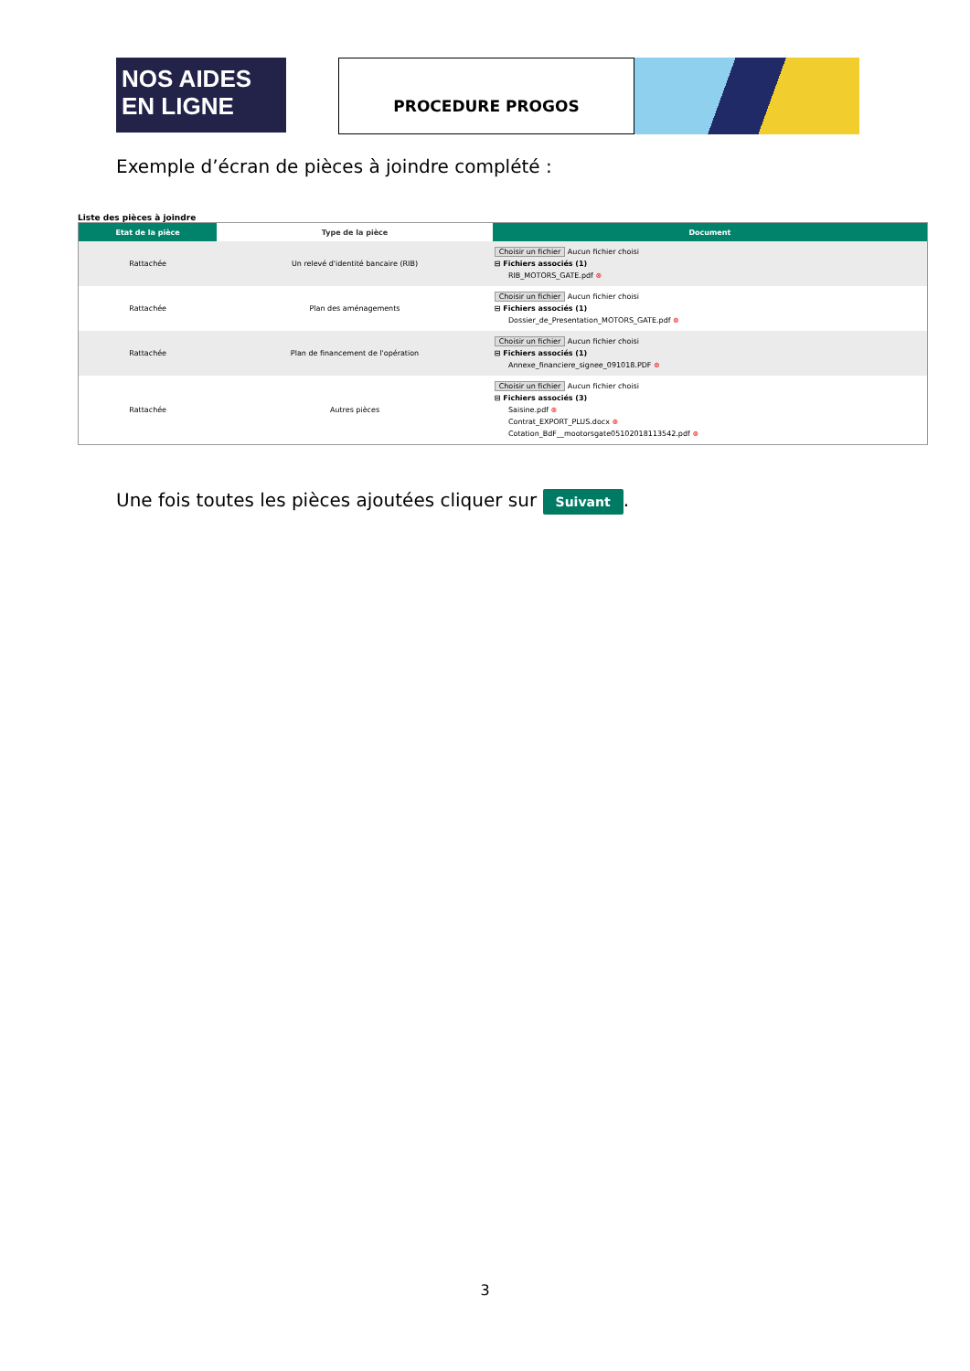NOS AIDES
EN LIGNE
PROCEDURE PROGOS
Exemple d’écran de pièces à joindre complété :
Liste des pièces à joindre
| Etat de la pièce | Type de la pièce | Document |
| --- | --- | --- |
| Rattachée | Un relevé d'identité bancaire (RIB) | Choisir un fichier Aucun fichier choisi ⊟ Fichiers associés (1) RIB_MOTORS_GATE.pdf ⊗ |
| Rattachée | Plan des aménagements | Choisir un fichier Aucun fichier choisi ⊟ Fichiers associés (1) Dossier_de_Presentation_MOTORS_GATE.pdf ⊗ |
| Rattachée | Plan de financement de l'opération | Choisir un fichier Aucun fichier choisi ⊟ Fichiers associés (1) Annexe_financiere_signee_091018.PDF ⊗ |
| Rattachée | Autres pièces | Choisir un fichier Aucun fichier choisi ⊟ Fichiers associés (3) Saisine.pdf ⊗ Contrat_EXPORT_PLUS.docx ⊗ Cotation_BdF__mootorsgate05102018113542.pdf ⊗ |
Une fois toutes les pièces ajoutées cliquer sur Suivant.
3